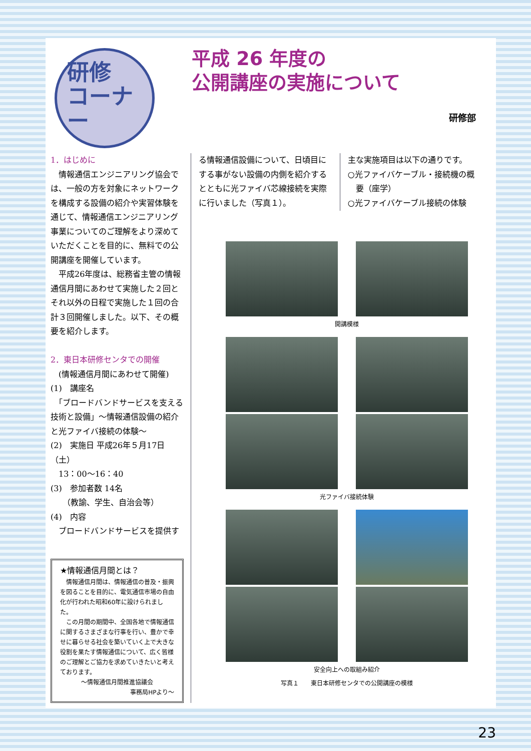研修
コーナー
平成 26 年度の
公開講座の実施について
研修部
1．はじめに
　情報通信エンジニアリング協会では、一般の方を対象にネットワークを構成する設備の紹介や実習体験を通じて、情報通信エンジニアリング事業についてのご理解をより深めていただくことを目的に、無料での公開講座を開催しています。
　平成26年度は、総務省主管の情報通信月間にあわせて実施した２回とそれ以外の日程で実施した１回の合計３回開催しました。以下、その概要を紹介します。
2．東日本研修センタでの開催
　(情報通信月間にあわせて開催)
(1)　講座名
　「ブロードバンドサービスを支える技術と設備」～情報通信設備の紹介と光ファイバ接続の体験～
(2)　実施日 平成26年５月17日（土）
　13：00～16：40
(3)　参加者数 14名
　　（教諭、学生、自治会等）
(4)　内容
　ブロードバンドサービスを提供す
★情報通信月間とは？
　情報通信月間は、情報通信の普及・振興を図ることを目的に、電気通信市場の自由化が行われた昭和60年に設けられました。
　この月間の期間中、全国各地で情報通信に関するさまざまな行事を行い、豊かで幸せに暮らせる社会を築いていく上で大きな役割を果たす情報通信について、広く皆様のご理解とご協力を求めていきたいと考えております。
～情報通信月間推進協議会
事務局HPより～
る情報通信設備について、日頃目にする事がない設備の内側を紹介するとともに光ファイバ芯線接続を実際に行いました（写真１）。
主な実施項目は以下の通りです。
○光ファイバケーブル・接続機の概
　要（座学）
○光ファイバケーブル接続の体験
開講模様
光ファイバ接続体験
安全向上への取組み紹介
写真１　　東日本研修センタでの公開講座の模様
23